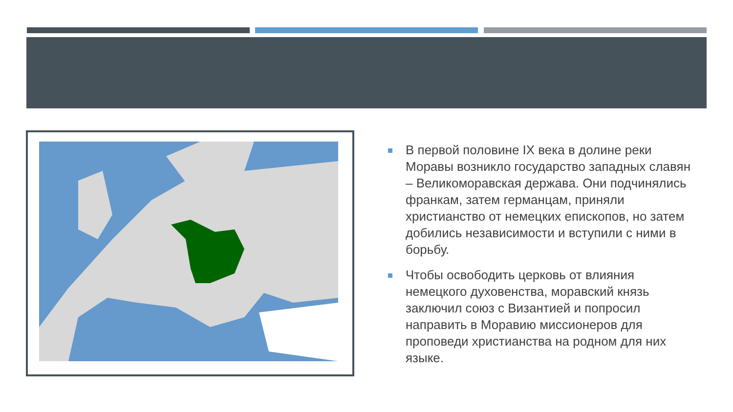В первой половине IX века в долине реки Моравы возникло государство западных славян – Великоморавская держава. Они подчинялись франкам, затем германцам, приняли христианство от немецких епископов, но затем добились независимости и вступили с ними в борьбу.
Чтобы освободить церковь от влияния немецкого духовенства, моравский князь заключил союз с Византией и попросил направить в Моравию миссионеров для проповеди христианства на родном для них языке.